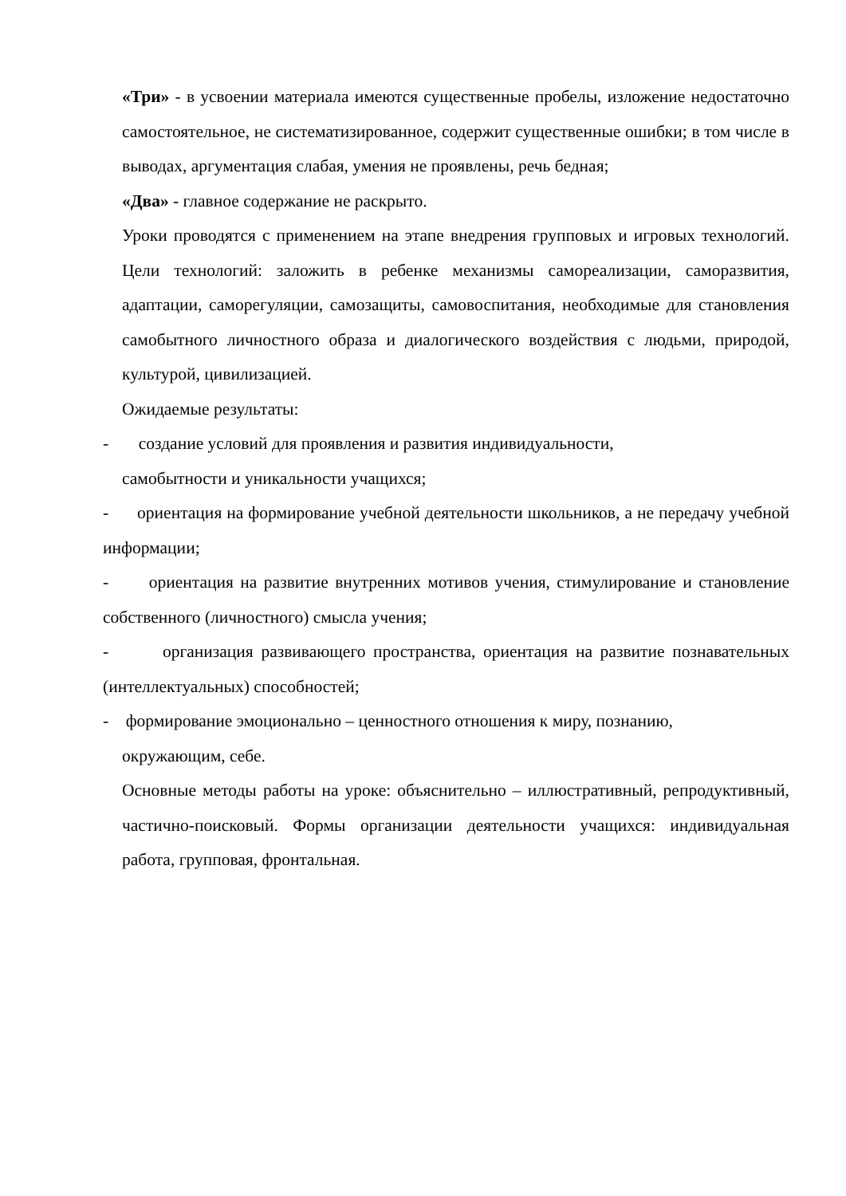«Три» - в усвоении материала имеются существенные пробелы, изложение недостаточно самостоятельное, не систематизированное, содержит существенные ошибки; в том числе в выводах, аргументация слабая, умения не проявлены, речь бедная;
«Два» - главное содержание не раскрыто.
Уроки проводятся с применением на этапе внедрения групповых и игровых технологий. Цели технологий: заложить в ребенке механизмы самореализации, саморазвития, адаптации, саморегуляции, самозащиты, самовоспитания, необходимые для становления самобытного личностного образа и диалогического воздействия с людьми, природой, культурой, цивилизацией.
Ожидаемые результаты:
- создание условий для проявления и развития индивидуальности,
самобытности и уникальности учащихся;
- ориентация на формирование учебной деятельности школьников, а не передачу учебной информации;
- ориентация на развитие внутренних мотивов учения, стимулирование и становление собственного (личностного) смысла учения;
- организация развивающего пространства, ориентация на развитие познавательных (интеллектуальных) способностей;
- формирование эмоционально – ценностного отношения к миру, познанию,
окружающим, себе.
Основные методы работы на уроке: объяснительно – иллюстративный, репродуктивный, частично-поисковый. Формы организации деятельности учащихся: индивидуальная работа, групповая, фронтальная.